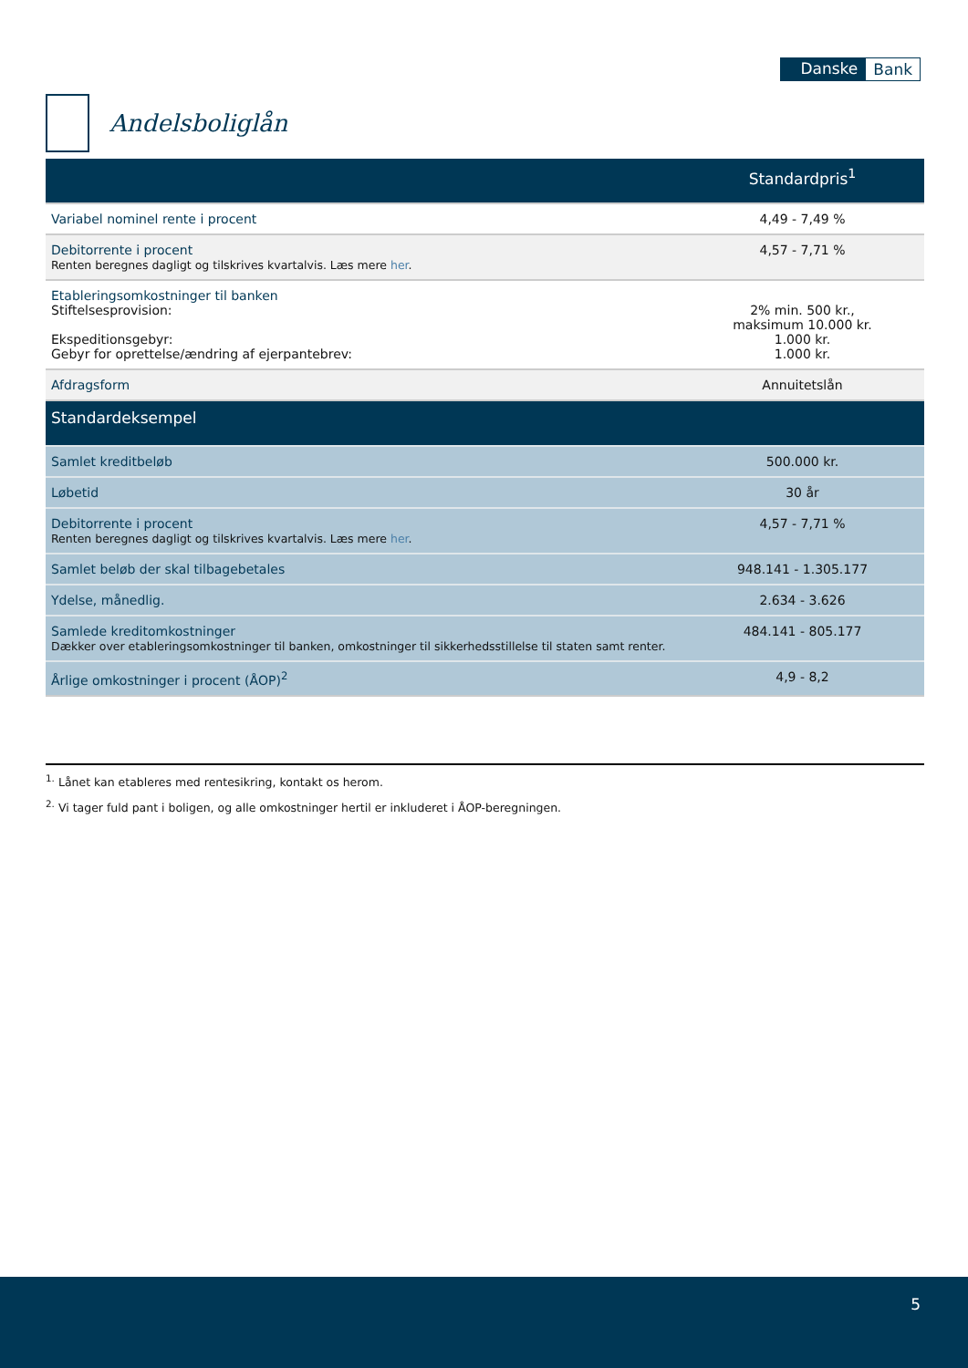Danske Bank
Andelsboliglån
| | Standardpris<sup>1</sup> |
| --- | --- |
| Variabel nominel rente i procent | 4,49 - 7,49 % |
| Debitorrente i procent Renten beregnes dagligt og tilskrives kvartalvis. Læs mere her . | 4,57 - 7,71 % |
| Etableringsomkostninger til banken Stiftelsesprovision: Ekspeditionsgebyr: Gebyr for oprettelse/ændring af ejerpantebrev: | 2% min. 500 kr., maksimum 10.000 kr. 1.000 kr. 1.000 kr. |
| Afdragsform | Annuitetslån |
| Standardeksempel | |
| Samlet kreditbeløb | 500.000 kr. |
| Løbetid | 30 år |
| Debitorrente i procent Renten beregnes dagligt og tilskrives kvartalvis. Læs mere her . | 4,57 - 7,71 % |
| Samlet beløb der skal tilbagebetales | 948.141 - 1.305.177 |
| Ydelse, månedlig. | 2.634 - 3.626 |
| Samlede kreditomkostninger Dækker over etableringsomkostninger til banken, omkostninger til sikkerhedsstillelse til staten samt renter. | 484.141 - 805.177 |
| Årlige omkostninger i procent (ÅOP)<sup>2</sup> | 4,9 - 8,2 |
<sup>1.</sup> Lånet kan etableres med rentesikring, kontakt os herom.
<sup>2.</sup> Vi tager fuld pant i boligen, og alle omkostninger hertil er inkluderet i ÅOP-beregningen.
5